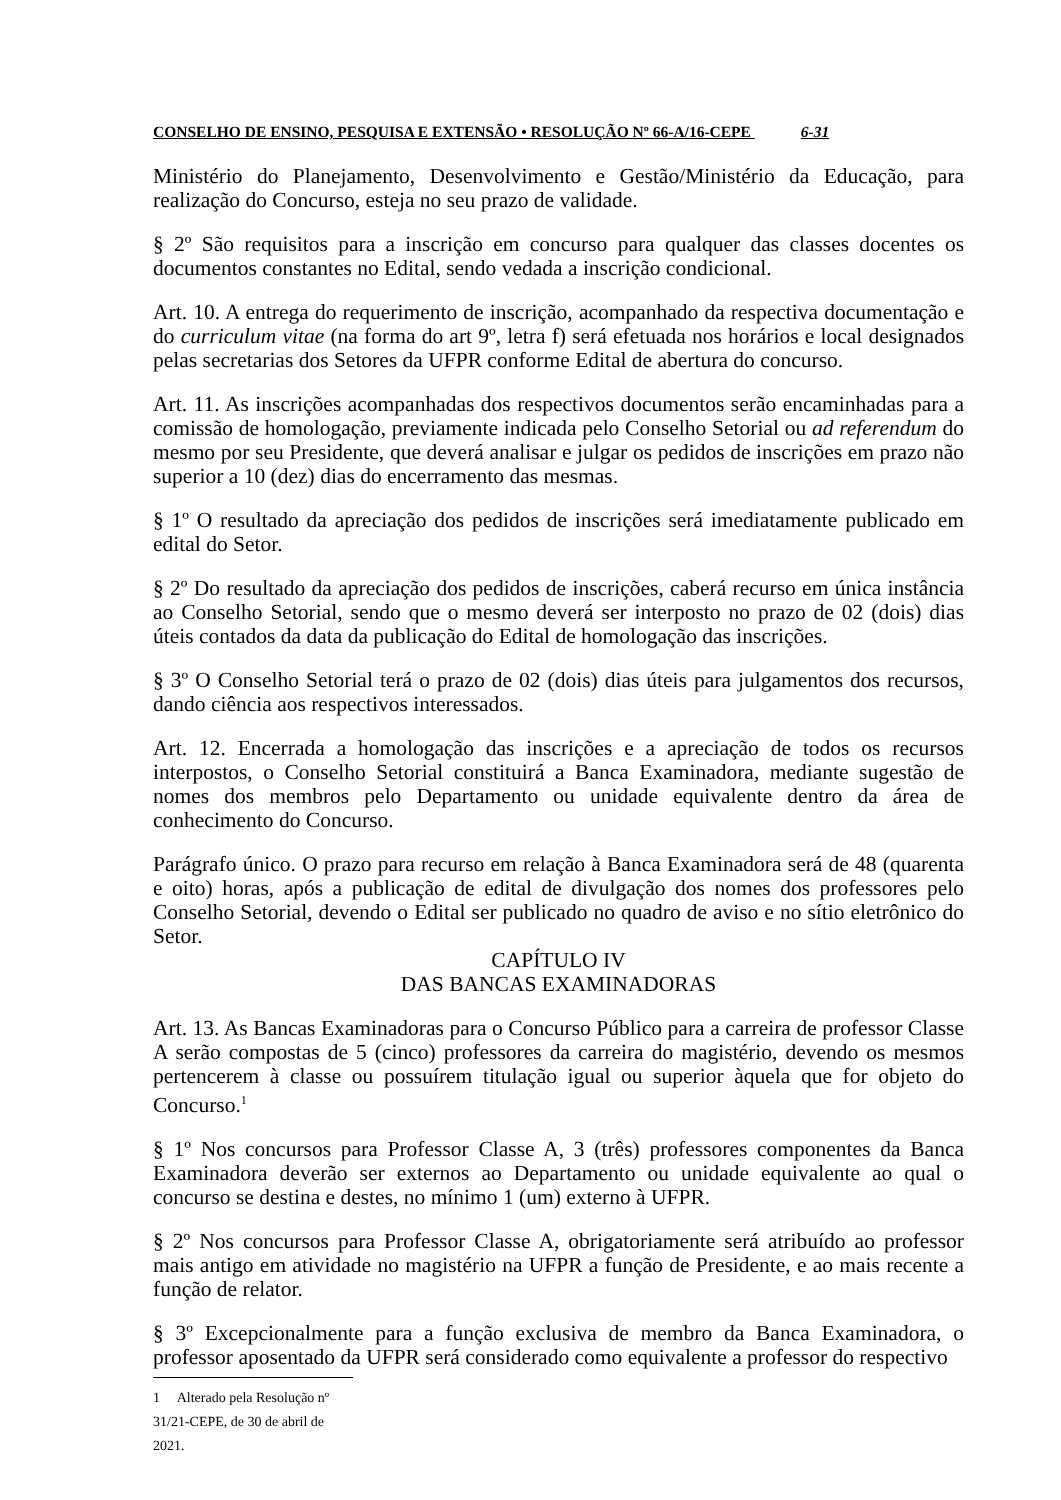CONSELHO DE ENSINO, PESQUISA E EXTENSÃO • RESOLUÇÃO Nº 66-A/16-CEPE 6-31
Ministério do Planejamento, Desenvolvimento e Gestão/Ministério da Educação, para realização do Concurso, esteja no seu prazo de validade.
§ 2º São requisitos para a inscrição em concurso para qualquer das classes docentes os documentos constantes no Edital, sendo vedada a inscrição condicional.
Art. 10. A entrega do requerimento de inscrição, acompanhado da respectiva documentação e do curriculum vitae (na forma do art 9º, letra f) será efetuada nos horários e local designados pelas secretarias dos Setores da UFPR conforme Edital de abertura do concurso.
Art. 11. As inscrições acompanhadas dos respectivos documentos serão encaminhadas para a comissão de homologação, previamente indicada pelo Conselho Setorial ou ad referendum do mesmo por seu Presidente, que deverá analisar e julgar os pedidos de inscrições em prazo não superior a 10 (dez) dias do encerramento das mesmas.
§ 1º O resultado da apreciação dos pedidos de inscrições será imediatamente publicado em edital do Setor.
§ 2º Do resultado da apreciação dos pedidos de inscrições, caberá recurso em única instância ao Conselho Setorial, sendo que o mesmo deverá ser interposto no prazo de 02 (dois) dias úteis contados da data da publicação do Edital de homologação das inscrições.
§ 3º O Conselho Setorial terá o prazo de 02 (dois) dias úteis para julgamentos dos recursos, dando ciência aos respectivos interessados.
Art. 12. Encerrada a homologação das inscrições e a apreciação de todos os recursos interpostos, o Conselho Setorial constituirá a Banca Examinadora, mediante sugestão de nomes dos membros pelo Departamento ou unidade equivalente dentro da área de conhecimento do Concurso.
Parágrafo único. O prazo para recurso em relação à Banca Examinadora será de 48 (quarenta e oito) horas, após a publicação de edital de divulgação dos nomes dos professores pelo Conselho Setorial, devendo o Edital ser publicado no quadro de aviso e no sítio eletrônico do Setor.
CAPÍTULO IV
DAS BANCAS EXAMINADORAS
Art. 13. As Bancas Examinadoras para o Concurso Público para a carreira de professor Classe A serão compostas de 5 (cinco) professores da carreira do magistério, devendo os mesmos pertencerem à classe ou possuírem titulação igual ou superior àquela que for objeto do Concurso.<sup>1</sup>
§ 1º Nos concursos para Professor Classe A, 3 (três) professores componentes da Banca Examinadora deverão ser externos ao Departamento ou unidade equivalente ao qual o concurso se destina e destes, no mínimo 1 (um) externo à UFPR.
§ 2º Nos concursos para Professor Classe A, obrigatoriamente será atribuído ao professor mais antigo em atividade no magistério na UFPR a função de Presidente, e ao mais recente a função de relator.
§ 3º Excepcionalmente para a função exclusiva de membro da Banca Examinadora, o professor aposentado da UFPR será considerado como equivalente a professor do respectivo
1 Alterado pela Resolução nº 31/21-CEPE, de 30 de abril de 2021.